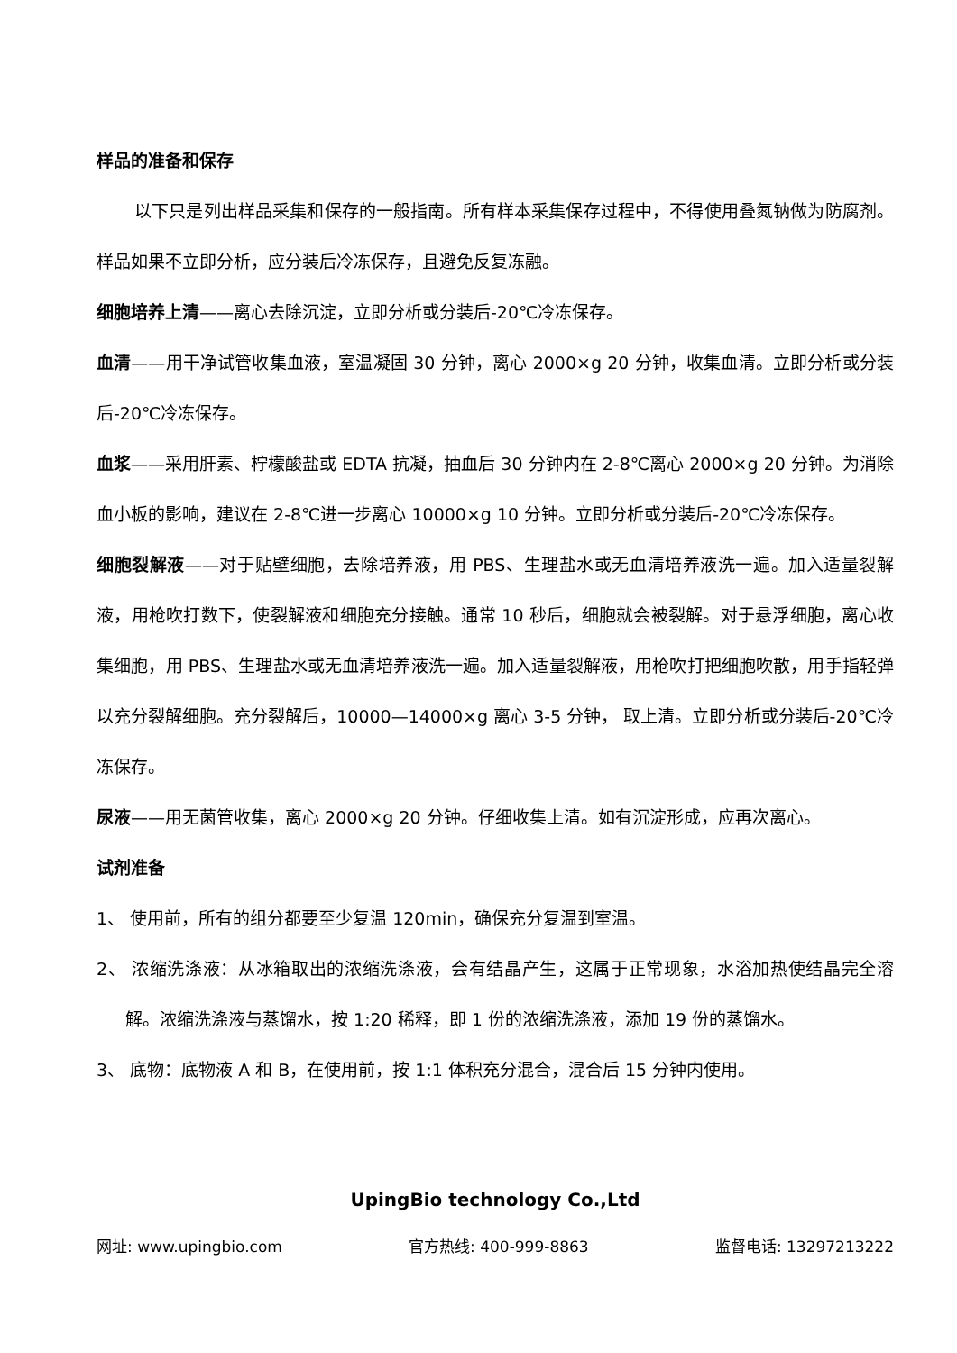样品的准备和保存
以下只是列出样品采集和保存的一般指南。所有样本采集保存过程中，不得使用叠氮钠做为防腐剂。样品如果不立即分析，应分装后冷冻保存，且避免反复冻融。
细胞培养上清——离心去除沉淀，立即分析或分装后-20℃冷冻保存。
血清——用干净试管收集血液，室温凝固 30 分钟，离心 2000×g 20 分钟，收集血清。立即分析或分装后-20℃冷冻保存。
血浆——采用肝素、柠檬酸盐或 EDTA 抗凝，抽血后 30 分钟内在 2-8℃离心 2000×g 20 分钟。为消除血小板的影响，建议在 2-8℃进一步离心 10000×g 10 分钟。立即分析或分装后-20℃冷冻保存。
细胞裂解液——对于贴壁细胞，去除培养液，用 PBS、生理盐水或无血清培养液洗一遍。加入适量裂解液，用枪吹打数下，使裂解液和细胞充分接触。通常 10 秒后，细胞就会被裂解。对于悬浮细胞，离心收集细胞，用 PBS、生理盐水或无血清培养液洗一遍。加入适量裂解液，用枪吹打把细胞吹散，用手指轻弹以充分裂解细胞。充分裂解后，10000—14000×g 离心 3-5 分钟， 取上清。立即分析或分装后-20℃冷冻保存。
尿液——用无菌管收集，离心 2000×g 20 分钟。仔细收集上清。如有沉淀形成，应再次离心。
试剂准备
1、 使用前，所有的组分都要至少复温 120min，确保充分复温到室温。
2、 浓缩洗涤液：从冰箱取出的浓缩洗涤液，会有结晶产生，这属于正常现象，水浴加热使结晶完全溶解。浓缩洗涤液与蒸馏水，按 1:20 稀释，即 1 份的浓缩洗涤液，添加 19 份的蒸馏水。
3、 底物：底物液 A 和 B，在使用前，按 1:1 体积充分混合，混合后 15 分钟内使用。
UpingBio technology Co.,Ltd
网址: www.upingbio.com 官方热线: 400-999-8863 监督电话: 13297213222